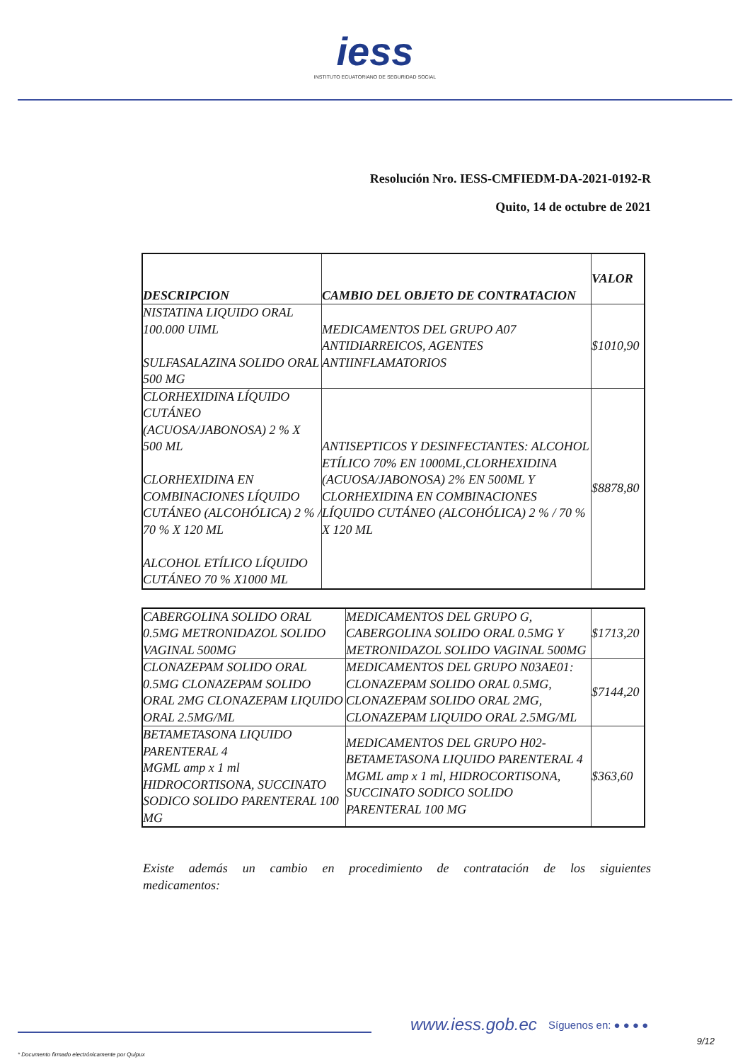iess
INSTITUTO ECUATORIANO DE SEGURIDAD SOCIAL
Resolución Nro. IESS-CMFIEDM-DA-2021-0192-R
Quito, 14 de octubre de 2021
| DESCRIPCION | CAMBIO DEL OBJETO DE CONTRATACION | VALOR |
| --- | --- | --- |
| NISTATINA LIQUIDO ORAL 100.000 UIML SULFASALAZINA SOLIDO ORAL 500 MG | MEDICAMENTOS DEL GRUPO A07 ANTIDIARREICOS, AGENTES ANTIINFLAMATORIOS | $1010,90 |
| CLORHEXIDINA LÍQUIDO CUTÁNEO (ACUOSA/JABONOSA) 2 % X 500 ML CLORHEXIDINA EN COMBINACIONES LÍQUIDO CUTÁNEO (ALCOHÓLICA) 2 % / 70 % X 120 ML ALCOHOL ETÍLICO LÍQUIDO CUTÁNEO 70 % X1000 ML | ANTISEPTICOS Y DESINFECTANTES: ALCOHOL ETÍLICO 70% EN 1000ML,CLORHEXIDINA (ACUOSA/JABONOSA) 2% EN 500ML Y CLORHEXIDINA EN COMBINACIONES LÍQUIDO CUTÁNEO (ALCOHÓLICA) 2 % / 70 % X 120 ML | $8878,80 |
| CABERGOLINA SOLIDO ORAL 0.5MG METRONIDAZOL SOLIDO VAGINAL 500MG | MEDICAMENTOS DEL GRUPO G, CABERGOLINA SOLIDO ORAL 0.5MG Y METRONIDAZOL SOLIDO VAGINAL 500MG | $1713,20 |
| CLONAZEPAM SOLIDO ORAL 0.5MG CLONAZEPAM SOLIDO ORAL 2MG CLONAZEPAM LIQUIDO ORAL 2.5MG/ML | MEDICAMENTOS DEL GRUPO N03AE01: CLONAZEPAM SOLIDO ORAL 0.5MG, CLONAZEPAM SOLIDO ORAL 2MG, CLONAZEPAM LIQUIDO ORAL 2.5MG/ML | $7144,20 |
| BETAMETASONA LIQUIDO PARENTERAL 4 MGML amp x 1 ml HIDROCORTISONA, SUCCINATO SODICO SOLIDO PARENTERAL 100 MG | MEDICAMENTOS DEL GRUPO H02-BETAMETASONA LIQUIDO PARENTERAL 4 MGML amp x 1 ml, HIDROCORTISONA, SUCCINATO SODICO SOLIDO PARENTERAL 100 MG | $363,60 |
Existe además un cambio en procedimiento de contratación de los siguientes medicamentos:
www.iess.gob.ec Síguenos en: ● ● ● ●
9/12
* Documento firmado electrónicamente por Quipux